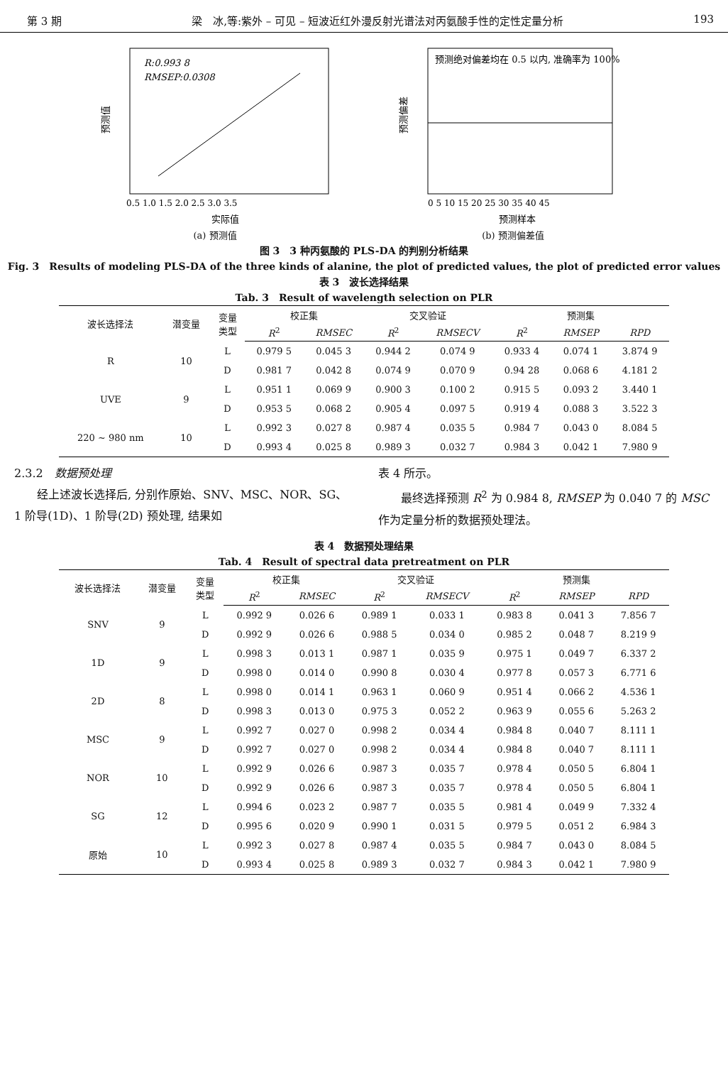第 3 期 梁　冰,等:紫外 – 可见 – 短波近红外漫反射光谱法对丙氨酸手性的定性定量分析 193
R:0.993 8
RMSEP:0.0308
预测值
0.5 1.0 1.5 2.0 2.5 3.0 3.5
实际值
(a) 预测值
预测绝对偏差均在 0.5 以内, 准确率为 100%
预测偏差
0 5 10 15 20 25 30 35 40 45
预测样本
(b) 预测偏差值
图 3　3 种丙氨酸的 PLS-DA 的判别分析结果
Fig. 3　Results of modeling PLS-DA of the three kinds of alanine, the plot of predicted values, the plot of predicted error values
表 3　波长选择结果
Tab. 3　Result of wavelength selection on PLR
| 波长选择法 | 潜变量 | 变量 类型 | 校正集 | | 交叉验证 | | 预测集 | | |
| --- | --- | --- | --- | --- | --- | --- | --- | --- | --- |
| | | | R<sup>2</sup> | RMSEC | R<sup>2</sup> | RMSECV | R<sup>2</sup> | RMSEP | RPD |
| R | 10 | L | 0.979 5 | 0.045 3 | 0.944 2 | 0.074 9 | 0.933 4 | 0.074 1 | 3.874 9 |
| | | D | 0.981 7 | 0.042 8 | 0.074 9 | 0.070 9 | 0.94 28 | 0.068 6 | 4.181 2 |
| UVE | 9 | L | 0.951 1 | 0.069 9 | 0.900 3 | 0.100 2 | 0.915 5 | 0.093 2 | 3.440 1 |
| | | D | 0.953 5 | 0.068 2 | 0.905 4 | 0.097 5 | 0.919 4 | 0.088 3 | 3.522 3 |
| 220 ~ 980 nm | 10 | L | 0.992 3 | 0.027 8 | 0.987 4 | 0.035 5 | 0.984 7 | 0.043 0 | 8.084 5 |
| | | D | 0.993 4 | 0.025 8 | 0.989 3 | 0.032 7 | 0.984 3 | 0.042 1 | 7.980 9 |
2.3.2　数据预处理
　　经上述波长选择后, 分别作原始、SNV、MSC、NOR、SG、1 阶导(1D)、1 阶导(2D) 预处理, 结果如
表 4 所示。
　　最终选择预测 R<sup>2</sup> 为 0.984 8, RMSEP 为 0.040 7 的 MSC 作为定量分析的数据预处理法。
表 4　数据预处理结果
Tab. 4　Result of spectral data pretreatment on PLR
| 波长选择法 | 潜变量 | 变量 类型 | 校正集 | | 交叉验证 | | 预测集 | | |
| --- | --- | --- | --- | --- | --- | --- | --- | --- | --- |
| | | | R<sup>2</sup> | RMSEC | R<sup>2</sup> | RMSECV | R<sup>2</sup> | RMSEP | RPD |
| SNV | 9 | L | 0.992 9 | 0.026 6 | 0.989 1 | 0.033 1 | 0.983 8 | 0.041 3 | 7.856 7 |
| | | D | 0.992 9 | 0.026 6 | 0.988 5 | 0.034 0 | 0.985 2 | 0.048 7 | 8.219 9 |
| 1D | 9 | L | 0.998 3 | 0.013 1 | 0.987 1 | 0.035 9 | 0.975 1 | 0.049 7 | 6.337 2 |
| | | D | 0.998 0 | 0.014 0 | 0.990 8 | 0.030 4 | 0.977 8 | 0.057 3 | 6.771 6 |
| 2D | 8 | L | 0.998 0 | 0.014 1 | 0.963 1 | 0.060 9 | 0.951 4 | 0.066 2 | 4.536 1 |
| | | D | 0.998 3 | 0.013 0 | 0.975 3 | 0.052 2 | 0.963 9 | 0.055 6 | 5.263 2 |
| MSC | 9 | L | 0.992 7 | 0.027 0 | 0.998 2 | 0.034 4 | 0.984 8 | 0.040 7 | 8.111 1 |
| | | D | 0.992 7 | 0.027 0 | 0.998 2 | 0.034 4 | 0.984 8 | 0.040 7 | 8.111 1 |
| NOR | 10 | L | 0.992 9 | 0.026 6 | 0.987 3 | 0.035 7 | 0.978 4 | 0.050 5 | 6.804 1 |
| | | D | 0.992 9 | 0.026 6 | 0.987 3 | 0.035 7 | 0.978 4 | 0.050 5 | 6.804 1 |
| SG | 12 | L | 0.994 6 | 0.023 2 | 0.987 7 | 0.035 5 | 0.981 4 | 0.049 9 | 7.332 4 |
| | | D | 0.995 6 | 0.020 9 | 0.990 1 | 0.031 5 | 0.979 5 | 0.051 2 | 6.984 3 |
| 原始 | 10 | L | 0.992 3 | 0.027 8 | 0.987 4 | 0.035 5 | 0.984 7 | 0.043 0 | 8.084 5 |
| | | D | 0.993 4 | 0.025 8 | 0.989 3 | 0.032 7 | 0.984 3 | 0.042 1 | 7.980 9 |